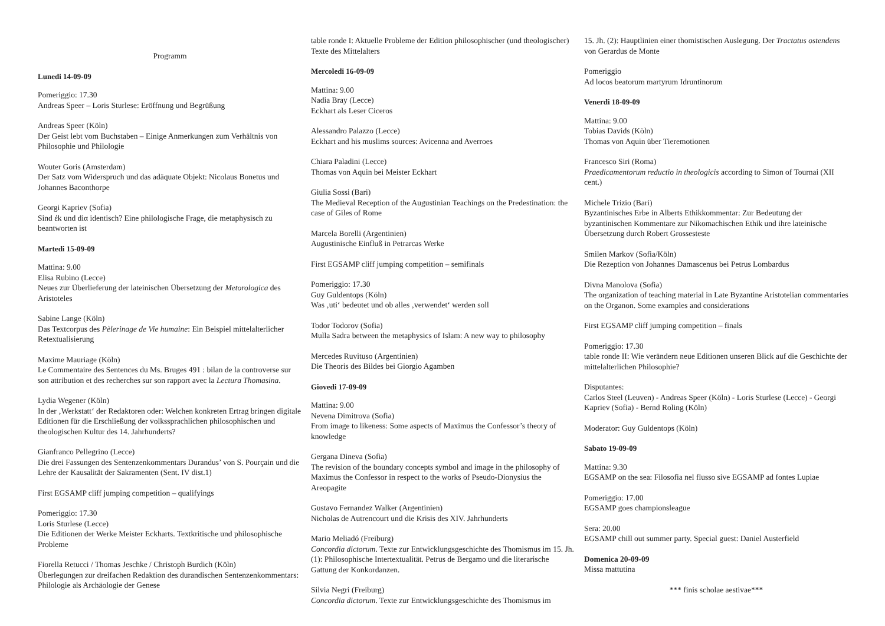Programm
Lunedi 14-09-09
Pomeriggio: 17.30
Andreas Speer – Loris Sturlese: Eröffnung und Begrüßung
Andreas Speer (Köln)
Der Geist lebt vom Buchstaben – Einige Anmerkungen zum Verhältnis von Philosophie und Philologie
Wouter Goris (Amsterdam)
Der Satz vom Widerspruch und das adäquate Objekt: Nicolaus Bonetus und Johannes Baconthorpe
Georgi Kapriev (Sofia)
Sind ἐk und diα identisch? Eine philologische Frage, die metaphysisch zu beantworten ist
Martedi 15-09-09
Mattina: 9.00
Elisa Rubino (Lecce)
Neues zur Überlieferung der lateinischen Übersetzung der Metorologica des Aristoteles
Sabine Lange (Köln)
Das Textcorpus des Pèlerinage de Vie humaine: Ein Beispiel mittelalterlicher Retextualisierung
Maxime Mauriage (Köln)
Le Commentaire des Sentences du Ms. Bruges 491 : bilan de la controverse sur son attribution et des recherches sur son rapport avec la Lectura Thomasina.
Lydia Wegener (Köln)
In der ‚Werkstatt‘ der Redaktoren oder: Welchen konkreten Ertrag bringen digitale Editionen für die Erschließung der volkssprachlichen philosophischen und theologischen Kultur des 14. Jahrhunderts?
Gianfranco Pellegrino (Lecce)
Die drei Fassungen des Sentenzenkommentars Durandus’ von S. Pourçain und die Lehre der Kausalität der Sakramenten (Sent. IV dist.1)
First EGSAMP cliff jumping competition – qualifyings
Pomeriggio: 17.30
Loris Sturlese (Lecce)
Die Editionen der Werke Meister Eckharts. Textkritische und philosophische Probleme
Fiorella Retucci / Thomas Jeschke / Christoph Burdich (Köln)
Überlegungen zur dreifachen Redaktion des durandischen Sentenzenkommentars: Philologie als Archäologie der Genese
table ronde I: Aktuelle Probleme der Edition philosophischer (und theologischer) Texte des Mittelalters
Mercoledi 16-09-09
Mattina: 9.00
Nadia Bray (Lecce)
Eckhart als Leser Ciceros
Alessandro Palazzo (Lecce)
Eckhart and his muslims sources: Avicenna and Averroes
Chiara Paladini (Lecce)
Thomas von Aquin bei Meister Eckhart
Giulia Sossi (Bari)
The Medieval Reception of the Augustinian Teachings on the Predestination: the case of Giles of Rome
Marcela Borelli (Argentinien)
Augustinische Einfluß in Petrarcas Werke
First EGSAMP cliff jumping competition – semifinals
Pomeriggio: 17.30
Guy Guldentops (Köln)
Was ‚uti‘ bedeutet und ob alles ‚verwendet‘ werden soll
Todor Todorov (Sofia)
Mulla Sadra between the metaphysics of Islam: A new way to philosophy
Mercedes Ruvituso (Argentinien)
Die Theoris des Bildes bei Giorgio Agamben
Giovedi 17-09-09
Mattina: 9.00
Nevena Dimitrova (Sofia)
From image to likeness: Some aspects of Maximus the Confessor’s theory of knowledge
Gergana Dineva (Sofia)
The revision of the boundary concepts symbol and image in the philosophy of Maximus the Confessor in respect to the works of Pseudo-Dionysius the Areopagite
Gustavo Fernandez Walker (Argentinien)
Nicholas de Autrencourt und die Krisis des XIV. Jahrhunderts
Mario Meliadó (Freiburg)
Concordia dictorum. Texte zur Entwicklungsgeschichte des Thomismus im 15. Jh. (1): Philosophische Intertextualität. Petrus de Bergamo und die literarische Gattung der Konkordanzen.
Silvia Negri (Freiburg)
Concordia dictorum. Texte zur Entwicklungsgeschichte des Thomismus im
15. Jh. (2): Hauptlinien einer thomistischen Auslegung. Der Tractatus ostendens von Gerardus de Monte
Pomeriggio
Ad locos beatorum martyrum Idruntinorum
Venerdi 18-09-09
Mattina: 9.00
Tobias Davids (Köln)
Thomas von Aquin über Tieremotionen
Francesco Siri (Roma)
Praedicamentorum reductio in theologicis according to Simon of Tournai (XII cent.)
Michele Trizio (Bari)
Byzantinisches Erbe in Alberts Ethikkommentar: Zur Bedeutung der byzantinischen Kommentare zur Nikomachischen Ethik und ihre lateinische Übersetzung durch Robert Grossesteste
Smilen Markov (Sofia/Köln)
Die Rezeption von Johannes Damascenus bei Petrus Lombardus
Divna Manolova (Sofia)
The organization of teaching material in Late Byzantine Aristotelian commentaries on the Organon. Some examples and considerations
First EGSAMP cliff jumping competition – finals
Pomeriggio: 17.30
table ronde II: Wie verändern neue Editionen unseren Blick auf die Geschichte der mittelalterlichen Philosophie?
Disputantes:
Carlos Steel (Leuven) - Andreas Speer (Köln) - Loris Sturlese (Lecce) - Georgi Kapriev (Sofia) - Bernd Roling (Köln)
Moderator: Guy Guldentops (Köln)
Sabato 19-09-09
Mattina: 9.30
EGSAMP on the sea: Filosofia nel flusso sive EGSAMP ad fontes Lupiae
Pomeriggio: 17.00
EGSAMP goes championsleague
Sera: 20.00
EGSAMP chill out summer party. Special guest: Daniel Austerfield
Domenica 20-09-09
Missa mattutina
*** finis scholae aestivae***